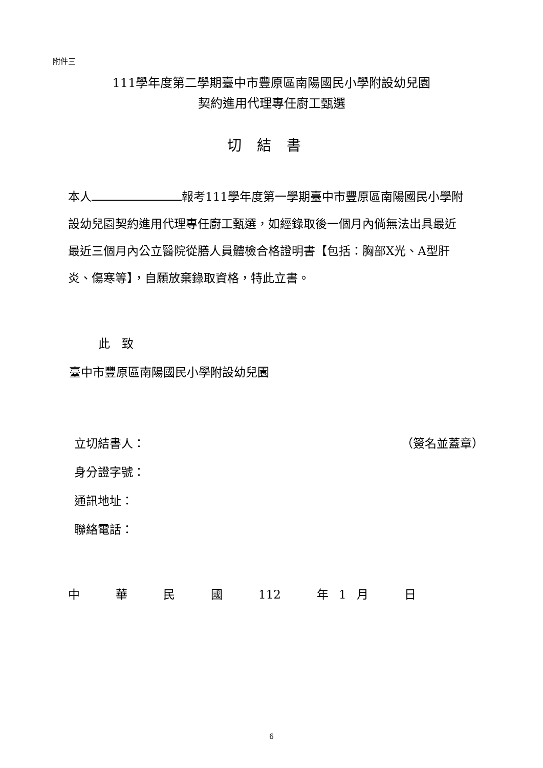附件三
111學年度第二學期臺中市豐原區南陽國民小學附設幼兒園
契約進用代理專任廚工甄選
切結書
本人 報考111學年度第一學期臺中市豐原區南陽國民小學附設幼兒園契約進用代理專任廚工甄選，如經錄取後一個月內倘無法出具最近最近三個月內公立醫院從膳人員體檢合格證明書【包括：胸部X光、A型肝炎、傷寒等】，自願放棄錄取資格，特此立書。
此　致
臺中市豐原區南陽國民小學附設幼兒園
立切結書人： （簽名並蓋章）
身分證字號：
通訊地址：
聯絡電話：
中華民國 112 年 1 月日
6